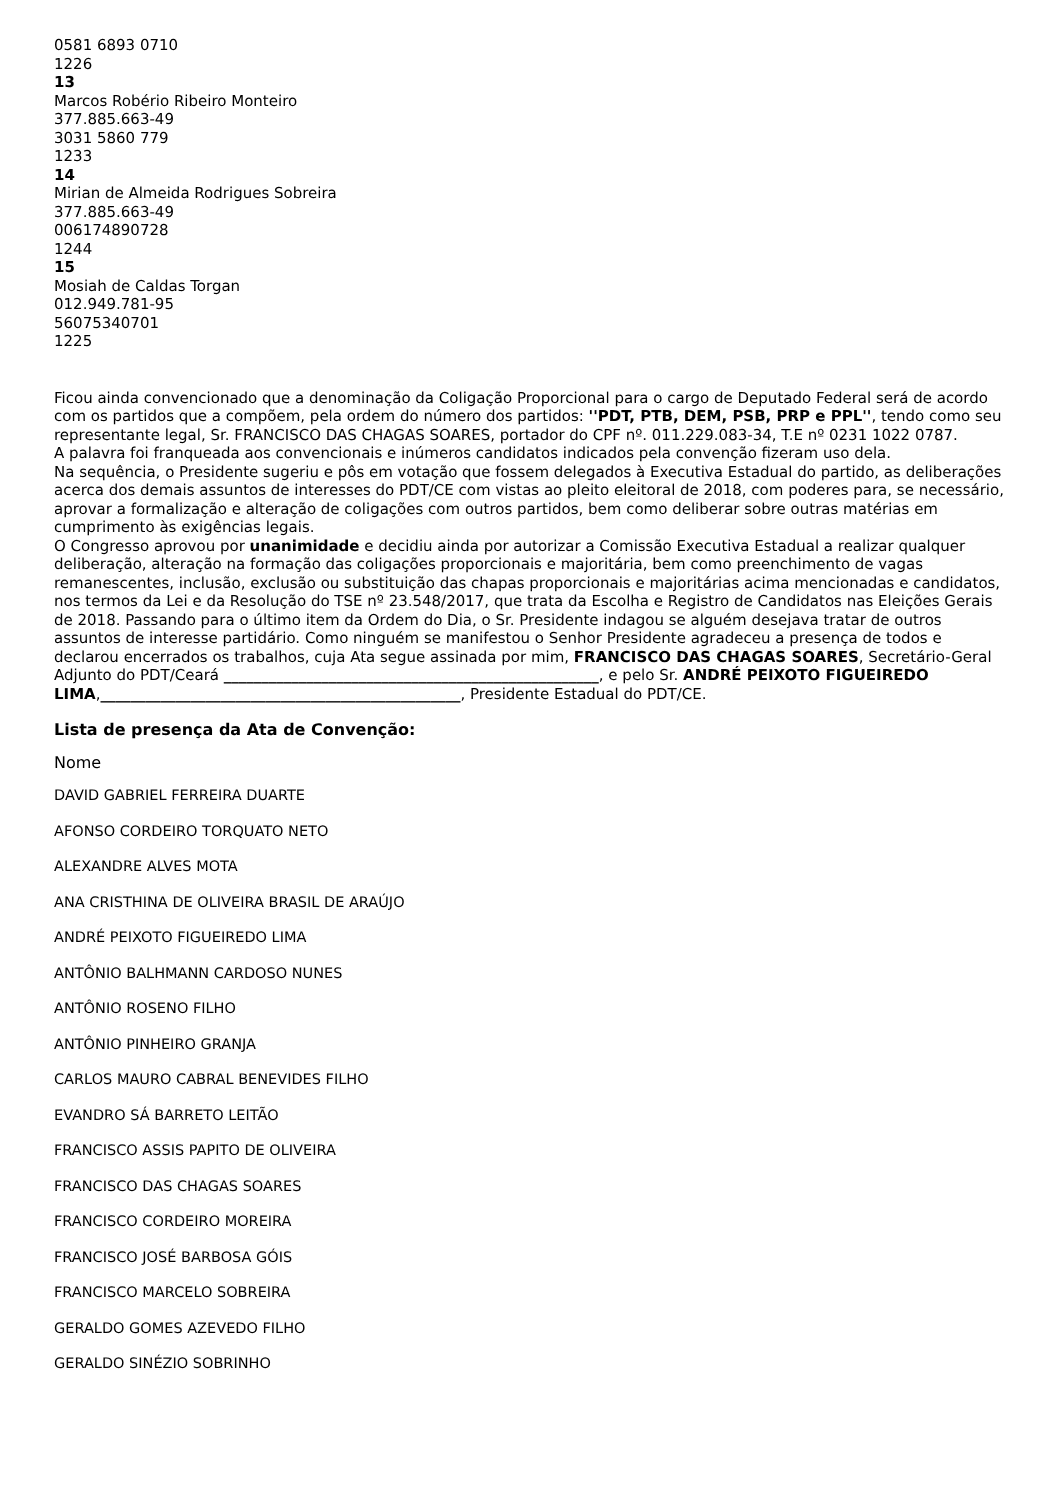0581 6893 0710
1226
13
Marcos Robério Ribeiro Monteiro
377.885.663-49
3031 5860 779
1233
14
Mirian de Almeida Rodrigues Sobreira
377.885.663-49
006174890728
1244
15
Mosiah de Caldas Torgan
012.949.781-95
56075340701
1225
Ficou ainda convencionado que a denominação da Coligação Proporcional para o cargo de Deputado Federal será de acordo com os partidos que a compõem, pela ordem do número dos partidos: ''PDT, PTB, DEM, PSB, PRP e PPL'', tendo como seu representante legal, Sr. FRANCISCO DAS CHAGAS SOARES, portador do CPF nº. 011.229.083-34, T.E nº 0231 1022 0787.
A palavra foi franqueada aos convencionais e inúmeros candidatos indicados pela convenção fizeram uso dela.
Na sequência, o Presidente sugeriu e pôs em votação que fossem delegados à Executiva Estadual do partido, as deliberações acerca dos demais assuntos de interesses do PDT/CE com vistas ao pleito eleitoral de 2018, com poderes para, se necessário, aprovar a formalização e alteração de coligações com outros partidos, bem como deliberar sobre outras matérias em cumprimento às exigências legais.
O Congresso aprovou por unanimidade e decidiu ainda por autorizar a Comissão Executiva Estadual a realizar qualquer deliberação, alteração na formação das coligações proporcionais e majoritária, bem como preenchimento de vagas remanescentes, inclusão, exclusão ou substituição das chapas proporcionais e majoritárias acima mencionadas e candidatos, nos termos da Lei e da Resolução do TSE nº 23.548/2017, que trata da Escolha e Registro de Candidatos nas Eleições Gerais de 2018. Passando para o último item da Ordem do Dia, o Sr. Presidente indagou se alguém desejava tratar de outros assuntos de interesse partidário. Como ninguém se manifestou o Senhor Presidente agradeceu a presença de todos e declarou encerrados os trabalhos, cuja Ata segue assinada por mim, FRANCISCO DAS CHAGAS SOARES, Secretário-Geral Adjunto do PDT/Ceará __________________________________________________, e pelo Sr. ANDRÉ PEIXOTO FIGUEIREDO LIMA,________________________________________________, Presidente Estadual do PDT/CE.
Lista de presença da Ata de Convenção:
Nome
DAVID GABRIEL FERREIRA DUARTE
AFONSO CORDEIRO TORQUATO NETO
ALEXANDRE ALVES MOTA
ANA CRISTHINA DE OLIVEIRA BRASIL DE ARAÚJO
ANDRÉ PEIXOTO FIGUEIREDO LIMA
ANTÔNIO BALHMANN CARDOSO NUNES
ANTÔNIO ROSENO FILHO
ANTÔNIO PINHEIRO GRANJA
CARLOS MAURO CABRAL BENEVIDES FILHO
EVANDRO SÁ BARRETO LEITÃO
FRANCISCO ASSIS PAPITO DE OLIVEIRA
FRANCISCO DAS CHAGAS SOARES
FRANCISCO CORDEIRO MOREIRA
FRANCISCO JOSÉ BARBOSA GÓIS
FRANCISCO MARCELO SOBREIRA
GERALDO GOMES AZEVEDO FILHO
GERALDO SINÉZIO SOBRINHO